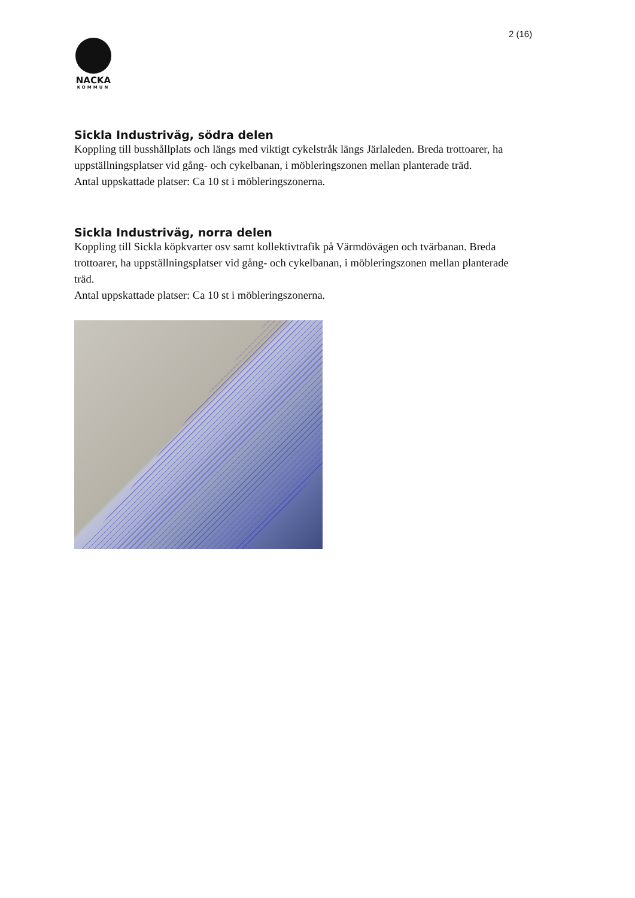2 (16)
NACKA
KOMMUN
Sickla Industriväg, södra delen
Koppling till busshållplats och längs med viktigt cykelstråk längs Järlaleden. Breda trottoarer, ha uppställningsplatser vid gång- och cykelbanan, i möbleringszonen mellan planterade träd.
Antal uppskattade platser: Ca 10 st i möbleringszonerna.
Sickla Industriväg, norra delen
Koppling till Sickla köpkvarter osv samt kollektivtrafik på Värmdövägen och tvärbanan. Breda trottoarer, ha uppställningsplatser vid gång- och cykelbanan, i möbleringszonen mellan planterade träd.
Antal uppskattade platser: Ca 10 st i möbleringszonerna.